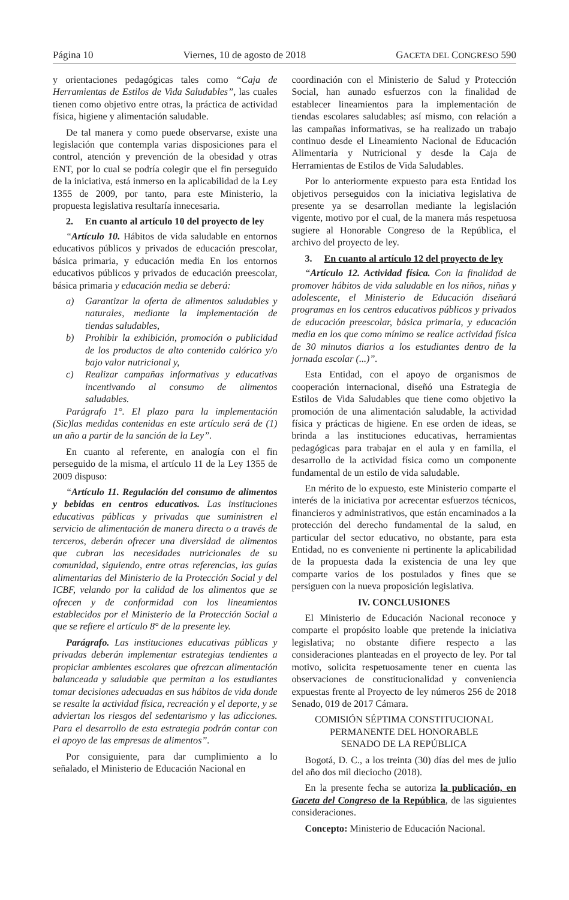Página 10 Viernes, 10 de agosto de 2018 GACETA DEL CONGRESO 590
y orientaciones pedagógicas tales como “Caja de Herramientas de Estilos de Vida Saludables”, las cuales tienen como objetivo entre otras, la práctica de actividad física, higiene y alimentación saludable.
De tal manera y como puede observarse, existe una legislación que contempla varias disposiciones para el control, atención y prevención de la obesidad y otras ENT, por lo cual se podría colegir que el fin perseguido de la iniciativa, está inmerso en la aplicabilidad de la Ley 1355 de 2009, por tanto, para este Ministerio, la propuesta legislativa resultaría innecesaria.
2. En cuanto al artículo 10 del proyecto de ley
“Artículo 10. Hábitos de vida saludable en entornos educativos públicos y privados de educación prescolar, básica primaria, y educación media En los entornos educativos públicos y privados de educación preescolar, básica primaria y educación media se deberá:
a) Garantizar la oferta de alimentos saludables y naturales, mediante la implementación de tiendas saludables,
b) Prohibir la exhibición, promoción o publicidad de los productos de alto contenido calórico y/o bajo valor nutricional y,
c) Realizar campañas informativas y educativas incentivando al consumo de alimentos saludables.
Parágrafo 1°. El plazo para la implementación (Sic)las medidas contenidas en este artículo será de (1) un año a partir de la sanción de la Ley”.
En cuanto al referente, en analogía con el fin perseguido de la misma, el artículo 11 de la Ley 1355 de 2009 dispuso:
“Artículo 11. Regulación del consumo de alimentos y bebidas en centros educativos. Las instituciones educativas públicas y privadas que suministren el servicio de alimentación de manera directa o a través de terceros, deberán ofrecer una diversidad de alimentos que cubran las necesidades nutricionales de su comunidad, siguiendo, entre otras referencias, las guías alimentarias del Ministerio de la Protección Social y del ICBF, velando por la calidad de los alimentos que se ofrecen y de conformidad con los lineamientos establecidos por el Ministerio de la Protección Social a que se refiere el artículo 8° de la presente ley.
Parágrafo. Las instituciones educativas públicas y privadas deberán implementar estrategias tendientes a propiciar ambientes escolares que ofrezcan alimentación balanceada y saludable que permitan a los estudiantes tomar decisiones adecuadas en sus hábitos de vida donde se resalte la actividad física, recreación y el deporte, y se adviertan los riesgos del sedentarismo y las adicciones. Para el desarrollo de esta estrategia podrán contar con el apoyo de las empresas de alimentos”.
Por consiguiente, para dar cumplimiento a lo señalado, el Ministerio de Educación Nacional en
coordinación con el Ministerio de Salud y Protección Social, han aunado esfuerzos con la finalidad de establecer lineamientos para la implementación de tiendas escolares saludables; así mismo, con relación a las campañas informativas, se ha realizado un trabajo continuo desde el Lineamiento Nacional de Educación Alimentaria y Nutricional y desde la Caja de Herramientas de Estilos de Vida Saludables.
Por lo anteriormente expuesto para esta Entidad los objetivos perseguidos con la iniciativa legislativa de presente ya se desarrollan mediante la legislación vigente, motivo por el cual, de la manera más respetuosa sugiere al Honorable Congreso de la República, el archivo del proyecto de ley.
3. En cuanto al artículo 12 del proyecto de ley
“Artículo 12. Actividad física. Con la finalidad de promover hábitos de vida saludable en los niños, niñas y adolescente, el Ministerio de Educación diseñará programas en los centros educativos públicos y privados de educación preescolar, básica primaria, y educación media en los que como mínimo se realice actividad física de 30 minutos diarios a los estudiantes dentro de la jornada escolar (...)”.
Esta Entidad, con el apoyo de organismos de cooperación internacional, diseñó una Estrategia de Estilos de Vida Saludables que tiene como objetivo la promoción de una alimentación saludable, la actividad física y prácticas de higiene. En ese orden de ideas, se brinda a las instituciones educativas, herramientas pedagógicas para trabajar en el aula y en familia, el desarrollo de la actividad física como un componente fundamental de un estilo de vida saludable.
En mérito de lo expuesto, este Ministerio comparte el interés de la iniciativa por acrecentar esfuerzos técnicos, financieros y administrativos, que están encaminados a la protección del derecho fundamental de la salud, en particular del sector educativo, no obstante, para esta Entidad, no es conveniente ni pertinente la aplicabilidad de la propuesta dada la existencia de una ley que comparte varios de los postulados y fines que se persiguen con la nueva proposición legislativa.
IV. CONCLUSIONES
El Ministerio de Educación Nacional reconoce y comparte el propósito loable que pretende la iniciativa legislativa; no obstante difiere respecto a las consideraciones planteadas en el proyecto de ley. Por tal motivo, solicita respetuosamente tener en cuenta las observaciones de constitucionalidad y conveniencia expuestas frente al Proyecto de ley números 256 de 2018 Senado, 019 de 2017 Cámara.
COMISIÓN SÉPTIMA CONSTITUCIONAL
PERMANENTE DEL HONORABLE
SENADO DE LA REPÚBLICA
Bogotá, D. C., a los treinta (30) días del mes de julio del año dos mil dieciocho (2018).
En la presente fecha se autoriza la publicación, en Gaceta del Congreso de la República, de las siguientes consideraciones.
Concepto: Ministerio de Educación Nacional.